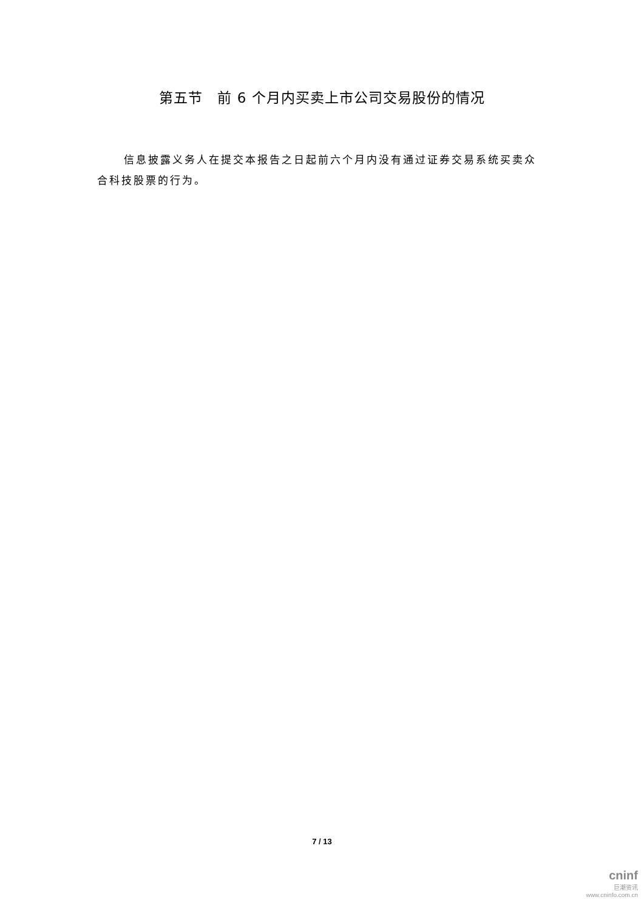第五节　前 6 个月内买卖上市公司交易股份的情况
信息披露义务人在提交本报告之日起前六个月内没有通过证券交易系统买卖众合科技股票的行为。
7 / 13
cninf
巨潮资讯
www.cninfo.com.cn